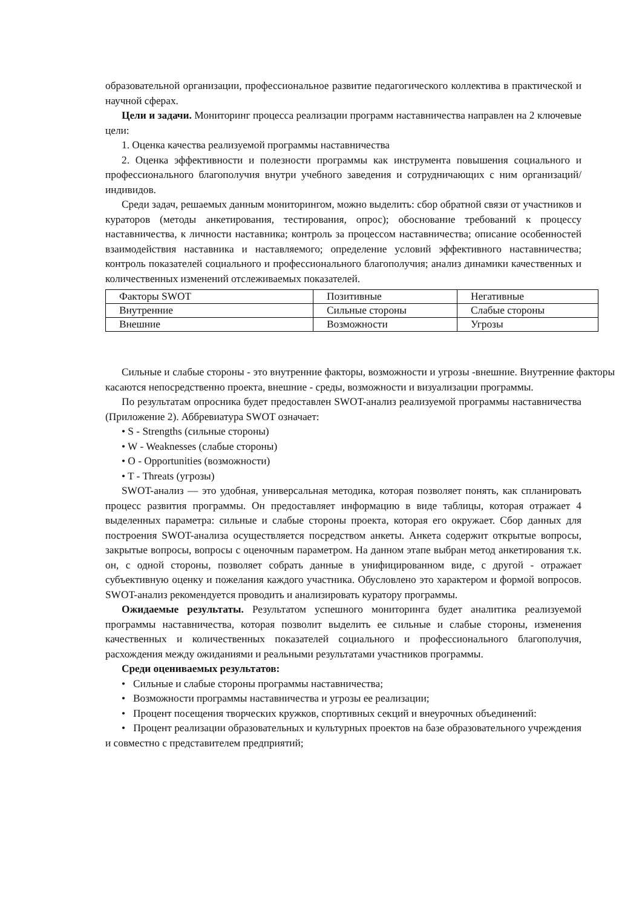образовательной организации, профессиональное развитие педагогического коллектива в практической и научной сферах.
Цели и задачи. Мониторинг процесса реализации программ наставничества направлен на 2 ключевые цели:
1. Оценка качества реализуемой программы наставничества
2. Оценка эффективности и полезности программы как инструмента повышения социального и профессионального благополучия внутри учебного заведения и сотрудничающих с ним организаций/индивидов.
Среди задач, решаемых данным мониторингом, можно выделить: сбор обратной связи от участников и кураторов (методы анкетирования, тестирования, опрос); обоснование требований к процессу наставничества, к личности наставника; контроль за процессом наставничества; описание особенностей взаимодействия наставника и наставляемого; определение условий эффективного наставничества; контроль показателей социального и профессионального благополучия; анализ динамики качественных и количественных изменений отслеживаемых показателей.
| Факторы SWOT | Позитивные | Негативные |
| Внутренние | Сильные стороны | Слабые стороны |
| Внешние | Возможности | Угрозы |
Сильные и слабые стороны - это внутренние факторы, возможности и угрозы -внешние. Внутренние факторы касаются непосредственно проекта, внешние - среды, возможности и визуализации программы.
По результатам опросника будет предоставлен SWOT-анализ реализуемой программы наставничества (Приложение 2). Аббревиатура SWOT означает:
• S - Strengths (сильные стороны)
• W - Weaknesses (слабые стороны)
• O - Opportunities (возможности)
• T - Threats (угрозы)
SWOT-анализ — это удобная, универсальная методика, которая позволяет понять, как спланировать процесс развития программы. Он предоставляет информацию в виде таблицы, которая отражает 4 выделенных параметра: сильные и слабые стороны проекта, которая его окружает. Сбор данных для построения SWOT-анализа осуществляется посредством анкеты. Анкета содержит открытые вопросы, закрытые вопросы, вопросы с оценочным параметром. На данном этапе выбран метод анкетирования т.к. он, с одной стороны, позволяет собрать данные в унифицированном виде, с другой - отражает субъективную оценку и пожелания каждого участника. Обусловлено это характером и формой вопросов. SWOT-анализ рекомендуется проводить и анализировать куратору программы.
Ожидаемые результаты. Результатом успешного мониторинга будет аналитика реализуемой программы наставничества, которая позволит выделить ее сильные и слабые стороны, изменения качественных и количественных показателей социального и профессионального благополучия, расхождения между ожиданиями и реальными результатами участников программы.
Среди оцениваемых результатов:
• Сильные и слабые стороны программы наставничества;
• Возможности программы наставничества и угрозы ее реализации;
• Процент посещения творческих кружков, спортивных секций и внеурочных объединений:
• Процент реализации образовательных и культурных проектов на базе образовательного учреждения и совместно с представителем предприятий;